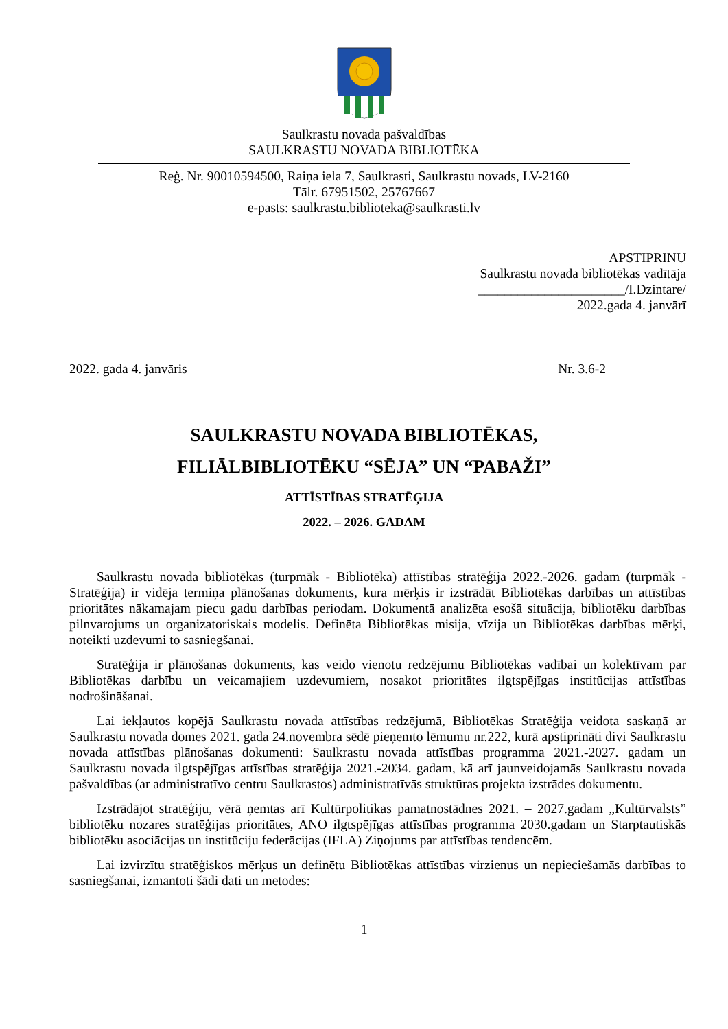Saulkrastu novada pašvaldības
SAULKRASTU NOVADA BIBLIOTĒKA
Reģ. Nr. 90010594500, Raiņa iela 7, Saulkrasti, Saulkrastu novads, LV-2160
Tālr. 67951502, 25767667
e-pasts: saulkrastu.biblioteka@saulkrasti.lv
APSTIPRINU
Saulkrastu novada bibliotēkas vadītāja
______________________/I.Dzintare/
2022.gada 4. janvārī
2022. gada 4. janvāris Nr. 3.6-2
SAULKRASTU NOVADA BIBLIOTĒKAS,
FILIĀLBIBLIOTĒKU “SĒJA” UN “PABAŽI”
ATTĪSTĪBAS STRATĒĢIJA
2022. – 2026. GADAM
Saulkrastu novada bibliotēkas (turpmāk - Bibliotēka) attīstības stratēģija 2022.-2026. gadam (turpmāk - Stratēģija) ir vidēja termiņa plānošanas dokuments, kura mērķis ir izstrādāt Bibliotēkas darbības un attīstības prioritātes nākamajam piecu gadu darbības periodam. Dokumentā analizēta esošā situācija, bibliotēku darbības pilnvarojums un organizatoriskais modelis. Definēta Bibliotēkas misija, vīzija un Bibliotēkas darbības mērķi, noteikti uzdevumi to sasniegšanai.
Stratēģija ir plānošanas dokuments, kas veido vienotu redzējumu Bibliotēkas vadībai un kolektīvam par Bibliotēkas darbību un veicamajiem uzdevumiem, nosakot prioritātes ilgtspējīgas institūcijas attīstības nodrošināšanai.
Lai iekļautos kopējā Saulkrastu novada attīstības redzējumā, Bibliotēkas Stratēģija veidota saskaņā ar Saulkrastu novada domes 2021. gada 24.novembra sēdē pieņemto lēmumu nr.222, kurā apstiprināti divi Saulkrastu novada attīstības plānošanas dokumenti: Saulkrastu novada attīstības programma 2021.-2027. gadam un Saulkrastu novada ilgtspējīgas attīstības stratēģija 2021.-2034. gadam, kā arī jaunveidojamās Saulkrastu novada pašvaldības (ar administratīvo centru Saulkrastos) administratīvās struktūras projekta izstrādes dokumentu.
Izstrādājot stratēģiju, vērā ņemtas arī Kultūrpolitikas pamatnostādnes 2021. – 2027.gadam „Kultūrvalsts” bibliotēku nozares stratēģijas prioritātes, ANO ilgtspējīgas attīstības programma 2030.gadam un Starptautiskās bibliotēku asociācijas un institūciju federācijas (IFLA) Ziņojums par attīstības tendencēm.
Lai izvirzītu stratēģiskos mērķus un definētu Bibliotēkas attīstības virzienus un nepieciešamās darbības to sasniegšanai, izmantoti šādi dati un metodes:
1